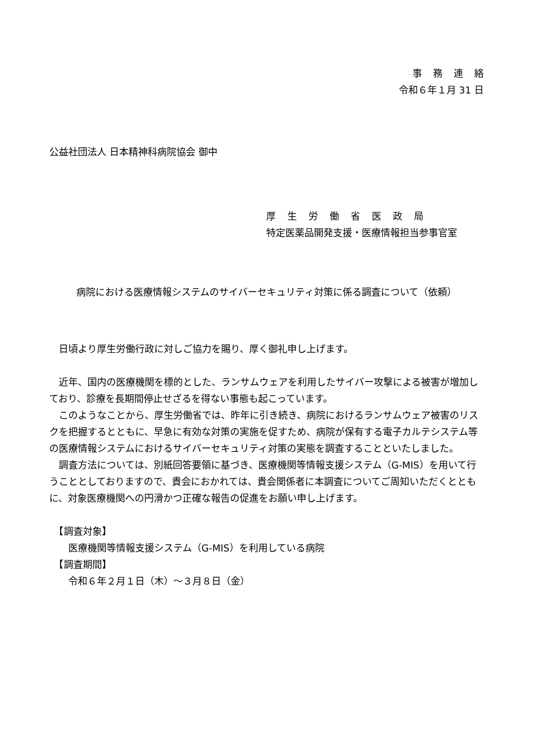事務連絡
令和６年１月 31 日
公益社団法人 日本精神科病院協会 御中
厚生労働省医政局
特定医薬品開発支援・医療情報担当参事官室
病院における医療情報システムのサイバーセキュリティ対策に係る調査について（依頼）
　日頃より厚生労働行政に対しご協力を賜り、厚く御礼申し上げます。
　近年、国内の医療機関を標的とした、ランサムウェアを利用したサイバー攻撃による被害が増加しており、診療を長期間停止せざるを得ない事態も起こっています。
　このようなことから、厚生労働省では、昨年に引き続き、病院におけるランサムウェア被害のリスクを把握するとともに、早急に有効な対策の実施を促すため、病院が保有する電子カルテシステム等の医療情報システムにおけるサイバーセキュリティ対策の実態を調査することといたしました。
　調査方法については、別紙回答要領に基づき、医療機関等情報支援システム（G-MIS）を用いて行うこととしておりますので、貴会におかれては、貴会関係者に本調査についてご周知いただくとともに、対象医療機関への円滑かつ正確な報告の促進をお願い申し上げます。
　【調査対象】
　　医療機関等情報支援システム（G-MIS）を利用している病院
　【調査期間】
　　令和６年２月１日（木）～３月８日（金）